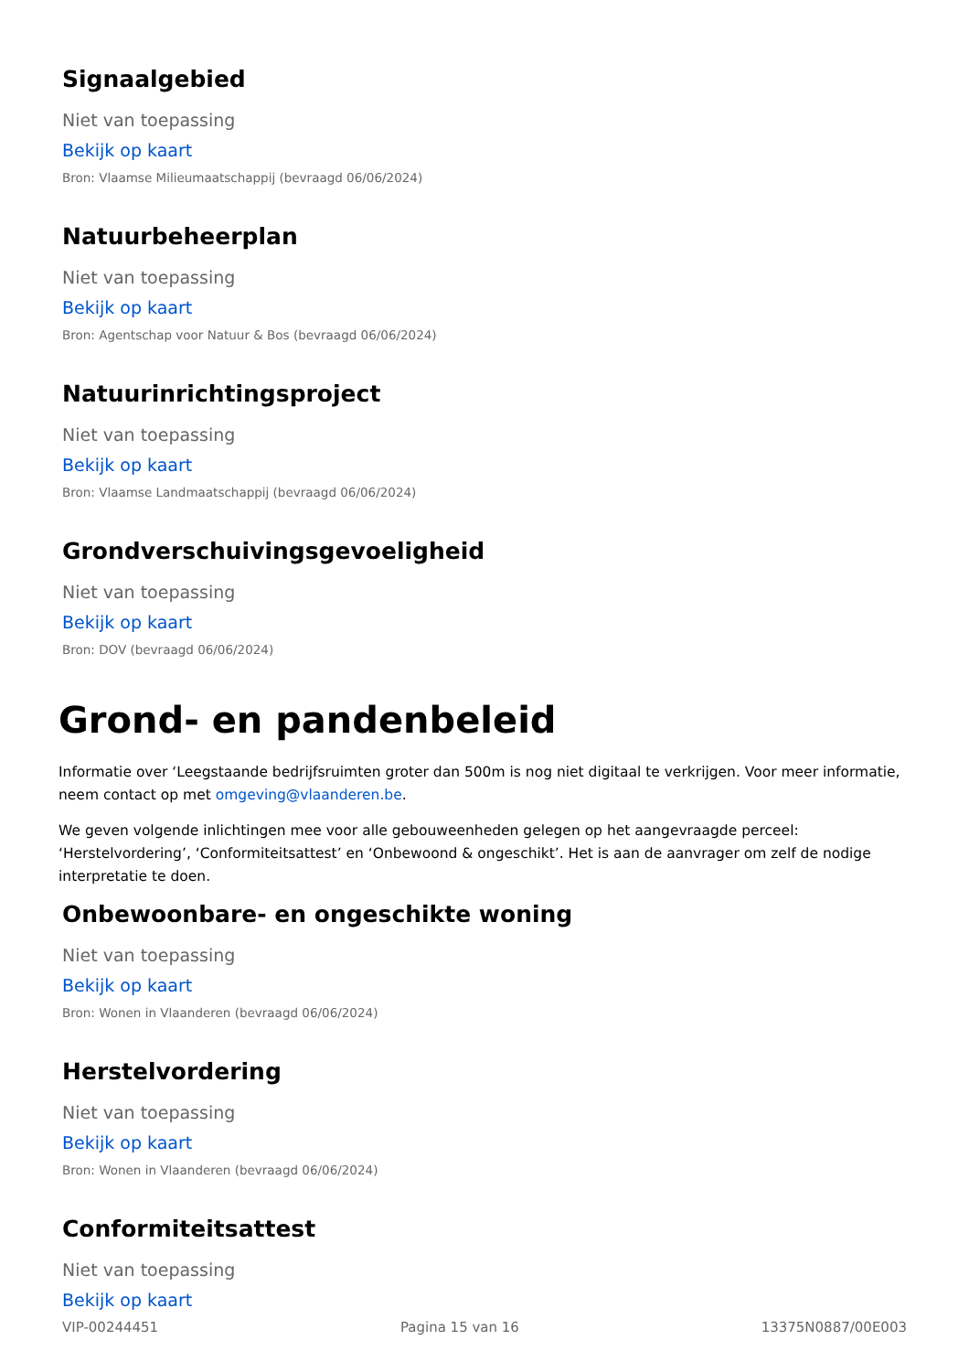Signaalgebied
Niet van toepassing
Bekijk op kaart
Bron: Vlaamse Milieumaatschappij (bevraagd 06/06/2024)
Natuurbeheerplan
Niet van toepassing
Bekijk op kaart
Bron: Agentschap voor Natuur & Bos (bevraagd 06/06/2024)
Natuurinrichtingsproject
Niet van toepassing
Bekijk op kaart
Bron: Vlaamse Landmaatschappij (bevraagd 06/06/2024)
Grondverschuivingsgevoeligheid
Niet van toepassing
Bekijk op kaart
Bron: DOV (bevraagd 06/06/2024)
Grond- en pandenbeleid
Informatie over ‘Leegstaande bedrijfsruimten groter dan 500m is nog niet digitaal te verkrijgen. Voor meer informatie, neem contact op met omgeving@vlaanderen.be.
We geven volgende inlichtingen mee voor alle gebouweenheden gelegen op het aangevraagde perceel: ‘Herstelvordering’, ‘Conformiteitsattest’ en ‘Onbewoond & ongeschikt’. Het is aan de aanvrager om zelf de nodige interpretatie te doen.
Onbewoonbare- en ongeschikte woning
Niet van toepassing
Bekijk op kaart
Bron: Wonen in Vlaanderen (bevraagd 06/06/2024)
Herstelvordering
Niet van toepassing
Bekijk op kaart
Bron: Wonen in Vlaanderen (bevraagd 06/06/2024)
Conformiteitsattest
Niet van toepassing
Bekijk op kaart
VIP-00244451 Pagina 15 van 16 13375N0887/00E003